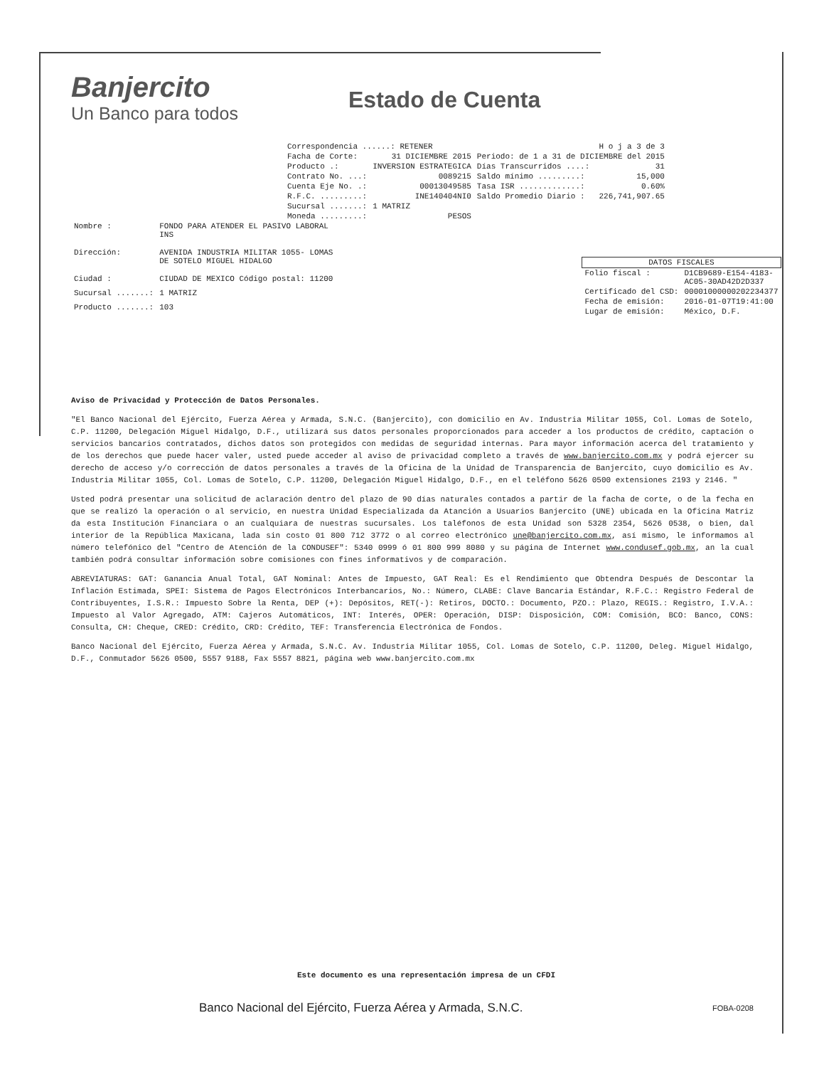Banjercito
Un Banco para todos
Estado de Cuenta
| Correspondencia ......: RETENER | | | H o j a 3 de 3 |
| Facha de Corte: | 31 DICIEMBRE 2015 | Periodo: de 1 a 31 de DICIEMBRE del 2015 | |
| Producto .: | INVERSION ESTRATEGICA | Días Transcurridos ....: | 31 |
| Contrato No. ...: | 0089215 | Saldo mínimo .........: | 15,000 |
| Cuenta Eje No. .: | 00013049585 | Tasa ISR .............: | 0.60% |
| R.F.C. .........: | INE140404NI0 | Saldo Promedio Diario : | 226,741,907.65 |
| Sucursal .......: | 1 MATRIZ | | |
| Moneda .........: | PESOS | | |
| Nombre : | FONDO PARA ATENDER EL PASIVO LABORAL INS |
| Dirección: | AVENIDA INDUSTRIA MILITAR 1055- LOMAS DE SOTELO MIGUEL HIDALGO |
| Ciudad : | CIUDAD DE MEXICO Código postal: 11200 |
| Sucursal .......: | 1 MATRIZ |
| Producto .......: | 103 |
| DATOS FISCALES | |
| --- | --- |
| Folio fiscal : | D1CB9689-E154-4183- AC05-30AD42D2D337 |
| Certificado del CSD: | 00001000000202234377 |
| Fecha de emisión: | 2016-01-07T19:41:00 |
| Lugar de emisión: | México, D.F. |
Aviso de Privacidad y Protección de Datos Personales.
"El Banco Nacional del Ejército, Fuerza Aérea y Armada, S.N.C. (Banjercito), con domicilio en Av. Industria Militar 1055, Col. Lomas de Sotelo, C.P. 11200, Delegación Miguel Hidalgo, D.F., utilizará sus datos personales proporcionados para acceder a los productos de crédito, captación o servicios bancarios contratados, dichos datos son protegidos con medidas de seguridad internas. Para mayor información acerca del tratamiento y de los derechos que puede hacer valer, usted puede acceder al aviso de privacidad completo a través de www.banjercito.com.mx y podrá ejercer su derecho de acceso y/o corrección de datos personales a través de la Oficina de la Unidad de Transparencia de Banjercito, cuyo domicilio es Av. Industria Militar 1055, Col. Lomas de Sotelo, C.P. 11200, Delegación Miguel Hidalgo, D.F., en el teléfono 5626 0500 extensiones 2193 y 2146. "
Usted podrá presentar una solicitud de aclaración dentro del plazo de 90 días naturales contados a partir de la facha de corte, o de la fecha en que se realizó la operación o al servicio, en nuestra Unidad Especializada da Atanción a Usuarios Banjercito (UNE) ubicada en la Oficina Matriz da esta Institución Financiara o an cualquiara de nuestras sucursales. Los taléfonos de esta Unidad son 5328 2354, 5626 0538, o bien, dal interior de la República Maxicana, lada sin costo 01 800 712 3772 o al correo electrónico une@banjercito.com.mx, así mismo, le informamos al número telefónico del "Centro de Atención de la CONDUSEF": 5340 0999 ó 01 800 999 8080 y su página de Internet www.condusef.gob.mx, an la cual también podrá consultar información sobre comisiones con fines informativos y de comparación.
ABREVIATURAS: GAT: Ganancia Anual Total, GAT Nominal: Antes de Impuesto, GAT Real: Es el Rendimiento que Obtendra Después de Descontar la Inflación Estimada, SPEI: Sistema de Pagos Electrónicos Interbancarios, No.: Número, CLABE: Clave Bancaria Estándar, R.F.C.: Registro Federal de Contribuyentes, I.S.R.: Impuesto Sobre la Renta, DEP (+): Depósitos, RET(-): Retiros, DOCTO.: Documento, PZO.: Plazo, REGIS.: Registro, I.V.A.: Impuesto al Valor Agregado, ATM: Cajeros Automáticos, INT: Interés, OPER: Operación, DISP: Disposición, COM: Comisión, BCO: Banco, CONS: Consulta, CH: Cheque, CRED: Crédito, CRD: Crédito, TEF: Transferencia Electrónica de Fondos.
Banco Nacional del Ejército, Fuerza Aérea y Armada, S.N.C. Av. Industria Militar 1055, Col. Lomas de Sotelo, C.P. 11200, Deleg. Miguel Hidalgo, D.F., Conmutador 5626 0500, 5557 9188, Fax 5557 8821, página web www.banjercito.com.mx
Este documento es una representación impresa de un CFDI
Banco Nacional del Ejército, Fuerza Aérea y Armada, S.N.C. FOBA-0208